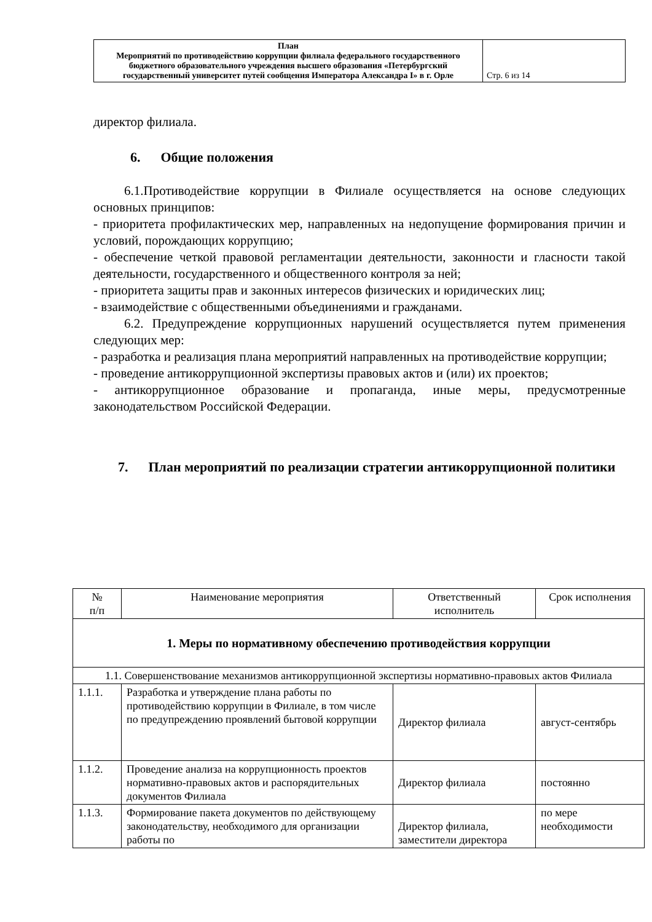| План Мероприятий по противодействию коррупции филиала федерального государственного бюджетного образовательного учреждения высшего образования «Петербургский государственный университет путей сообщения Императора Александра I» в г. Орле | Стр. 6 из 14 |
директор филиала.
6. Общие положения
6.1.Противодействие коррупции в Филиале осуществляется на основе следующих основных принципов:
- приоритета профилактических мер, направленных на недопущение формирования причин и условий, порождающих коррупцию;
- обеспечение четкой правовой регламентации деятельности, законности и гласности такой деятельности, государственного и общественного контроля за ней;
- приоритета защиты прав и законных интересов физических и юридических лиц;
- взаимодействие с общественными объединениями и гражданами.
6.2. Предупреждение коррупционных нарушений осуществляется путем применения следующих мер:
- разработка и реализация плана мероприятий направленных на противодействие коррупции;
- проведение антикоррупционной экспертизы правовых актов и (или) их проектов;
- антикоррупционное образование и пропаганда, иные меры, предусмотренные законодательством Российской Федерации.
7. План мероприятий по реализации стратегии антикоррупционной политики
| № п/п | Наименование мероприятия | Ответственный исполнитель | Срок исполнения |
| --- | --- | --- | --- |
| 1. Меры по нормативному обеспечению противодействия коррупции | | | |
| 1.1. Совершенствование механизмов антикоррупционной экспертизы нормативно-правовых актов Филиала | | | |
| 1.1.1. | Разработка и утверждение плана работы по противодействию коррупции в Филиале, в том числе по предупреждению проявлений бытовой коррупции | Директор филиала | август-сентябрь |
| 1.1.2. | Проведение анализа на коррупционность проектов нормативно-правовых актов и распорядительных документов Филиала | Директор филиала | постоянно |
| 1.1.3. | Формирование пакета документов по действующему законодательству, необходимого для организации работы по | Директор филиала, заместители директора | по мере необходимости |